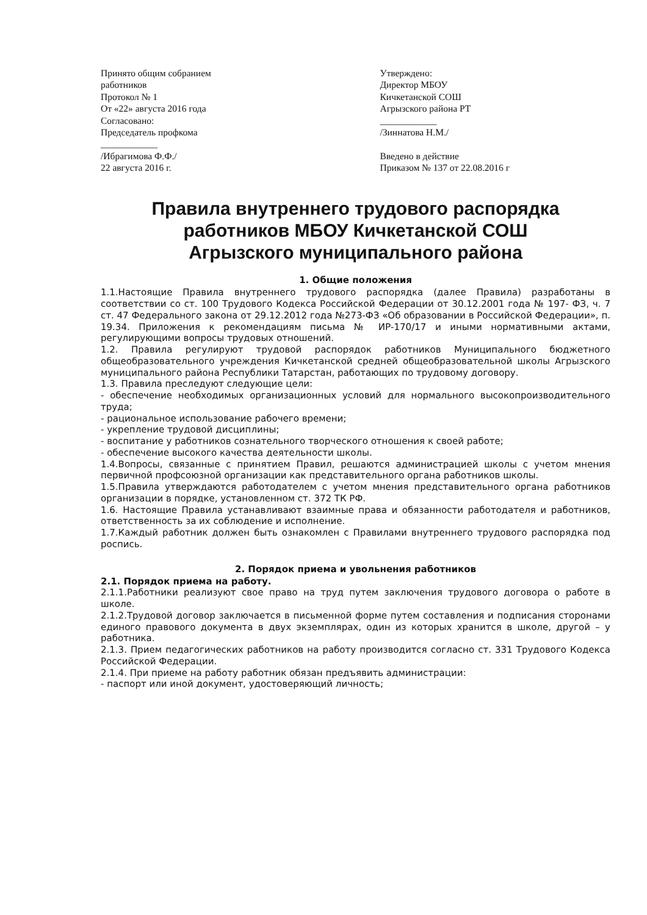Принято общим собранием
работников
Протокол № 1
От «22» августа 2016 года
Согласовано:
Председатель профкома
____________
/Ибрагимова Ф.Ф./
22 августа 2016 г.
Утверждено:
Директор МБОУ
Кичкетанской СОШ
Агрызского района РТ
____________
/Зиннатова Н.М./
Введено в действие
Приказом № 137 от 22.08.2016 г
Правила внутреннего трудового распорядка работников МБОУ Кичкетанской СОШ
Агрызского муниципального района
1. Общие положения
1.1.Настоящие Правила внутреннего трудового распорядка (далее Правила) разработаны в соответствии со ст. 100 Трудового Кодекса Российской Федерации от 30.12.2001 года № 197- ФЗ, ч. 7 ст. 47 Федерального закона от 29.12.2012 года №273-ФЗ «Об образовании в Российской Федерации», п. 19.34. Приложения к рекомендациям письма № ИР-170/17 и иными нормативными актами, регулирующими вопросы трудовых отношений.
1.2. Правила регулируют трудовой распорядок работников Муниципального бюджетного общеобразовательного учреждения Кичкетанской средней общеобразовательной школы Агрызского муниципального района Республики Татарстан, работающих по трудовому договору.
1.3. Правила преследуют следующие цели:
- обеспечение необходимых организационных условий для нормального высокопроизводительного труда;
- рациональное использование рабочего времени;
- укрепление трудовой дисциплины;
- воспитание у работников сознательного творческого отношения к своей работе;
- обеспечение высокого качества деятельности школы.
1.4.Вопросы, связанные с принятием Правил, решаются администрацией школы с учетом мнения первичной профсоюзной организации как представительного органа работников школы.
1.5.Правила утверждаются работодателем с учетом мнения представительного органа работников организации в порядке, установленном ст. 372 ТК РФ.
1.6. Настоящие Правила устанавливают взаимные права и обязанности работодателя и работников, ответственность за их соблюдение и исполнение.
1.7.Каждый работник должен быть ознакомлен с Правилами внутреннего трудового распорядка под роспись.
2. Порядок приема и увольнения работников
2.1. Порядок приема на работу.
2.1.1.Работники реализуют свое право на труд путем заключения трудового договора о работе в школе.
2.1.2.Трудовой договор заключается в письменной форме путем составления и подписания сторонами единого правового документа в двух экземплярах, один из которых хранится в школе, другой – у работника.
2.1.3. Прием педагогических работников на работу производится согласно ст. 331 Трудового Кодекса Российской Федерации.
2.1.4. При приеме на работу работник обязан предъявить администрации:
- паспорт или иной документ, удостоверяющий личность;